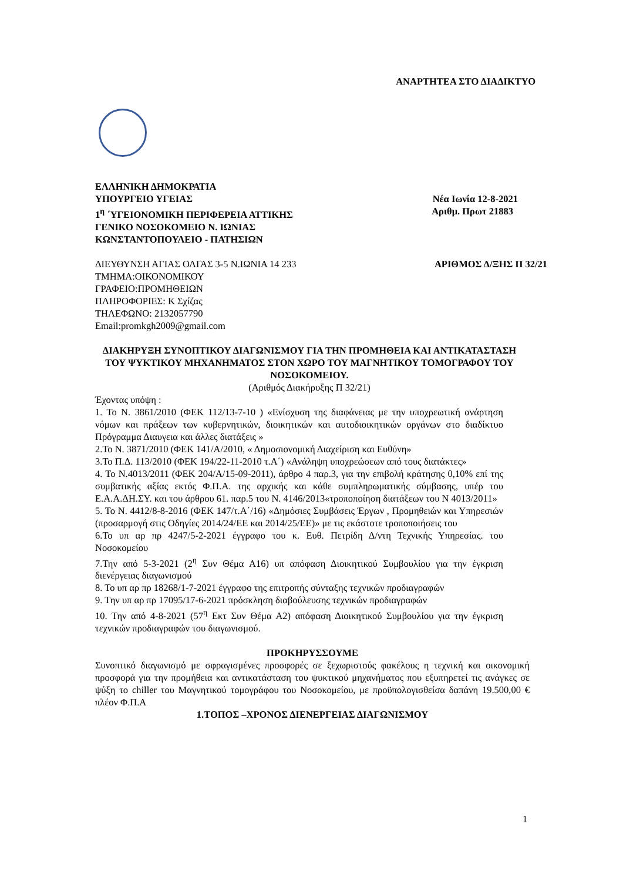ΑΝΑΡΤΗΤΕΑ ΣΤΟ ΔΙΑΔΙΚΤΥΟ
ΕΛΛΗΝΙΚΗ ΔΗΜΟΚΡΑΤΙΑ
ΥΠΟΥΡΓΕΙΟ ΥΓΕΙΑΣ Νέα Ιωνία 12-8-2021
1<sup>η</sup> ΄ΥΓΕΙΟΝΟΜΙΚΗ ΠΕΡΙΦΕΡΕΙΑ ΑΤΤΙΚΗΣ Αριθμ. Πρωτ 21883
ΓΕΝΙΚΟ ΝΟΣΟΚΟΜΕΙΟ Ν. ΙΩΝΙΑΣ
ΚΩΝΣΤΑΝΤΟΠΟΥΛΕΙΟ - ΠΑΤΗΣΙΩΝ
ΔΙΕΥΘΥΝΣΗ ΑΓΙΑΣ ΟΛΓΑΣ 3-5 Ν.ΙΩΝΙΑ 14 233 ΑΡΙΘΜΟΣ Δ/ΞΗΣ Π 32/21
ΤΜΗΜΑ:ΟΙΚΟΝΟΜΙΚΟΥ
ΓΡΑΦΕΙΟ:ΠΡΟΜΗΘΕΙΩΝ
ΠΛΗΡΟΦΟΡΙΕΣ: Κ Σχίζας
ΤΗΛΕΦΩΝΟ: 2132057790
Email:promkgh2009@gmail.com
ΔΙΑΚΗΡΥΞΗ ΣΥΝΟΠΤΙΚΟΥ ΔΙΑΓΩΝΙΣΜΟΥ ΓΙΑ ΤΗΝ ΠΡΟΜΗΘΕΙΑ ΚΑΙ ΑΝΤΙΚΑΤΑΣΤΑΣΗ ΤΟΥ ΨΥΚΤΙΚΟΥ ΜΗΧΑΝΗΜΑΤΟΣ ΣΤΟΝ ΧΩΡΟ ΤΟΥ ΜΑΓΝΗΤΙΚΟΥ ΤΟΜΟΓΡΑΦΟΥ ΤΟΥ ΝΟΣΟΚΟΜΕΙΟΥ.
(Αριθμός Διακήρυξης Π 32/21)
Έχοντας υπόψη :
1. Το Ν. 3861/2010 (ΦΕΚ 112/13-7-10 ) «Ενίσχυση της διαφάνειας με την υποχρεωτική ανάρτηση νόμων και πράξεων των κυβερνητικών, διοικητικών και αυτοδιοικητικών οργάνων στο διαδίκτυο Πρόγραμμα Διαυγεια και άλλες διατάξεις »
2.Το Ν. 3871/2010 (ΦΕΚ 141/Α/2010, « Δημοσιονομική Διαχείριση και Ευθύνη»
3.Το Π.Δ. 113/2010 (ΦΕΚ 194/22-11-2010 τ.Α΄) «Ανάληψη υποχρεώσεων από τους διατάκτες»
4. Το Ν.4013/2011 (ΦΕΚ 204/Α/15-09-2011), άρθρο 4 παρ.3, για την επιβολή κράτησης 0,10% επί της συμβατικής αξίας εκτός Φ.Π.Α. της αρχικής και κάθε συμπληρωματικής σύμβασης, υπέρ του Ε.Α.Α.ΔΗ.ΣΥ. και του άρθρου 61. παρ.5 του Ν. 4146/2013«τροποποίηση διατάξεων του Ν 4013/2011»
5. Το Ν. 4412/8-8-2016 (ΦΕΚ 147/τ.Α΄/16) «Δημόσιες Συμβάσεις Έργων , Προμηθειών και Υπηρεσιών (προσαρμογή στις Οδηγίες 2014/24/ΕΕ και 2014/25/ΕΕ)» με τις εκάστοτε τροποποιήσεις του
6.Το υπ αρ πρ 4247/5-2-2021 έγγραφο του κ. Ευθ. Πετρίδη Δ/ντη Τεχνικής Υπηρεσίας. του Νοσοκομείου
7.Την από 5-3-2021 (2<sup>η</sup> Συν Θέμα Α16) υπ απόφαση Διοικητικού Συμβουλίου για την έγκριση διενέργειας διαγωνισμού
8. Το υπ αρ πρ 18268/1-7-2021 έγγραφο της επιτροπής σύνταξης τεχνικών προδιαγραφών
9. Την υπ αρ πρ 17095/17-6-2021 πρόσκληση διαβούλευσης τεχνικών προδιαγραφών
10. Την από 4-8-2021 (57<sup>η</sup> Εκτ Συν Θέμα Α2) απόφαση Διοικητικού Συμβουλίου για την έγκριση τεχνικών προδιαγραφών του διαγωνισμού.
ΠΡΟΚΗΡΥΣΣΟΥΜΕ
Συνοπτικό διαγωνισμό με σφραγισμένες προσφορές σε ξεχωριστούς φακέλους η τεχνική και οικονομική προσφορά για την προμήθεια και αντικατάσταση του ψυκτικού μηχανήματος που εξυπηρετεί τις ανάγκες σε ψύξη το chiller του Μαγνητικού τομογράφου του Νοσοκομείου, με προϋπολογισθείσα δαπάνη 19.500,00 € πλέον Φ.Π.Α
1.ΤΟΠΟΣ –ΧΡΟΝΟΣ ΔΙΕΝΕΡΓΕΙΑΣ ΔΙΑΓΩΝΙΣΜΟΥ
1